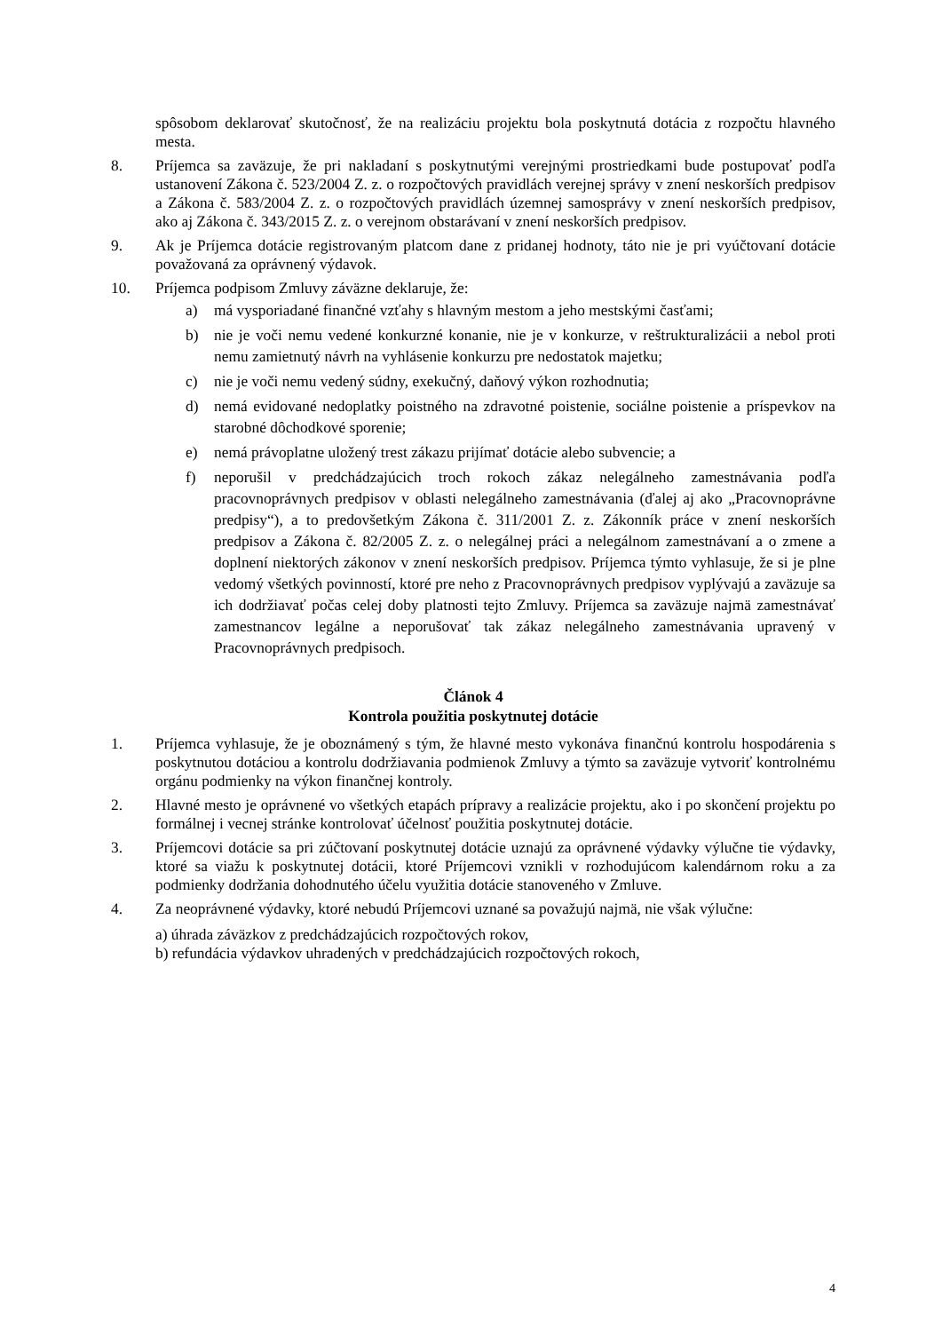spôsobom deklarovať skutočnosť, že na realizáciu projektu bola poskytnutá dotácia z rozpočtu hlavného mesta.
8. Príjemca sa zaväzuje, že pri nakladaní s poskytnutými verejnými prostriedkami bude postupovať podľa ustanovení Zákona č. 523/2004 Z. z. o rozpočtových pravidlách verejnej správy v znení neskorších predpisov a Zákona č. 583/2004 Z. z. o rozpočtových pravidlách územnej samosprávy v znení neskorších predpisov, ako aj Zákona č. 343/2015 Z. z. o verejnom obstarávaní v znení neskorších predpisov.
9. Ak je Príjemca dotácie registrovaným platcom dane z pridanej hodnoty, táto nie je pri vyúčtovaní dotácie považovaná za oprávnený výdavok.
10. Príjemca podpisom Zmluvy záväzne deklaruje, že:
a) má vysporiadané finančné vzťahy s hlavným mestom a jeho mestskými časťami;
b) nie je voči nemu vedené konkurzné konanie, nie je v konkurze, v reštrukturalizácii a nebol proti nemu zamietnutý návrh na vyhlásenie konkurzu pre nedostatok majetku;
c) nie je voči nemu vedený súdny, exekučný, daňový výkon rozhodnutia;
d) nemá evidované nedoplatky poistného na zdravotné poistenie, sociálne poistenie a príspevkov na starobné dôchodkové sporenie;
e) nemá právoplatne uložený trest zákazu prijímať dotácie alebo subvencie; a
f) neporušil v predchádzajúcich troch rokoch zákaz nelegálneho zamestnávania podľa pracovnoprávnych predpisov v oblasti nelegálneho zamestnávania (ďalej aj ako „Pracovnoprávne predpisy“), a to predovšetkým Zákona č. 311/2001 Z. z. Zákonník práce v znení neskorších predpisov a Zákona č. 82/2005 Z. z. o nelegálnej práci a nelegálnom zamestnávaní a o zmene a doplnení niektorých zákonov v znení neskorších predpisov. Príjemca týmto vyhlasuje, že si je plne vedomý všetkých povinností, ktoré pre neho z Pracovnoprávnych predpisov vyplývajú a zaväzuje sa ich dodržiavať počas celej doby platnosti tejto Zmluvy. Príjemca sa zaväzuje najmä zamestnávať zamestnancov legálne a neporušovať tak zákaz nelegálneho zamestnávania upravený v Pracovnoprávnych predpisoch.
Článok 4
Kontrola použitia poskytnutej dotácie
1. Príjemca vyhlasuje, že je oboznámený s tým, že hlavné mesto vykonáva finančnú kontrolu hospodárenia s poskytnutou dotáciou a kontrolu dodržiavania podmienok Zmluvy a týmto sa zaväzuje vytvoriť kontrolnému orgánu podmienky na výkon finančnej kontroly.
2. Hlavné mesto je oprávnené vo všetkých etapách prípravy a realizácie projektu, ako i po skončení projektu po formálnej i vecnej stránke kontrolovať účelnosť použitia poskytnutej dotácie.
3. Príjemcovi dotácie sa pri zúčtovaní poskytnutej dotácie uznajú za oprávnené výdavky výlučne tie výdavky, ktoré sa viažu k poskytnutej dotácii, ktoré Príjemcovi vznikli v rozhodujúcom kalendárnom roku a za podmienky dodržania dohodnutého účelu využitia dotácie stanoveného v Zmluve.
4. Za neoprávnené výdavky, ktoré nebudú Príjemcovi uznané sa považujú najmä, nie však výlučne:
a) úhrada záväzkov z predchádzajúcich rozpočtových rokov,
b) refundácia výdavkov uhradených v predchádzajúcich rozpočtových rokoch,
4